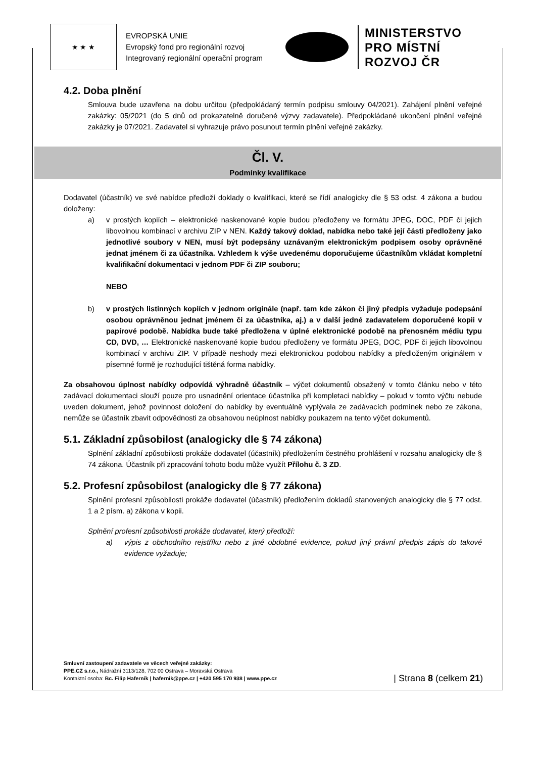★ ★ ★
EVROPSKÁ UNIE
Evropský fond pro regionální rozvoj
Integrovaný regionální operační program
MINISTERSTVO
PRO MÍSTNÍ
ROZVOJ ČR
4.2. Doba plnění
Smlouva bude uzavřena na dobu určitou (předpokládaný termín podpisu smlouvy 04/2021). Zahájení plnění veřejné zakázky: 05/2021 (do 5 dnů od prokazatelně doručené výzvy zadavatele). Předpokládané ukončení plnění veřejné zakázky je 07/2021. Zadavatel si vyhrazuje právo posunout termín plnění veřejné zakázky.
Čl. V.
Podmínky kvalifikace
Dodavatel (účastník) ve své nabídce předloží doklady o kvalifikaci, které se řídí analogicky dle § 53 odst. 4 zákona a budou doloženy:
a) v prostých kopiích – elektronické naskenované kopie budou předloženy ve formátu JPEG, DOC, PDF či jejich libovolnou kombinací v archivu ZIP v NEN. Každý takový doklad, nabídka nebo také její části předloženy jako jednotlivé soubory v NEN, musí být podepsány uznávaným elektronickým podpisem osoby oprávněné jednat jménem či za účastníka. Vzhledem k výše uvedenému doporučujeme účastníkům vkládat kompletní kvalifikační dokumentaci v jednom PDF či ZIP souboru;
NEBO
b) v prostých listinných kopiích v jednom originále (např. tam kde zákon či jiný předpis vyžaduje podepsání osobou oprávněnou jednat jménem či za účastníka, aj.) a v další jedné zadavatelem doporučené kopii v papírové podobě. Nabídka bude také předložena v úplné elektronické podobě na přenosném médiu typu CD, DVD, … Elektronické naskenované kopie budou předloženy ve formátu JPEG, DOC, PDF či jejich libovolnou kombinací v archivu ZIP. V případě neshody mezi elektronickou podobou nabídky a předloženým originálem v písemné formě je rozhodující tištěná forma nabídky.
Za obsahovou úplnost nabídky odpovídá výhradně účastník – výčet dokumentů obsažený v tomto článku nebo v této zadávací dokumentaci slouží pouze pro usnadnění orientace účastníka při kompletaci nabídky – pokud v tomto výčtu nebude uveden dokument, jehož povinnost doložení do nabídky by eventuálně vyplývala ze zadávacích podmínek nebo ze zákona, nemůže se účastník zbavit odpovědnosti za obsahovou neúplnost nabídky poukazem na tento výčet dokumentů.
5.1. Základní způsobilost (analogicky dle § 74 zákona)
Splnění základní způsobilosti prokáže dodavatel (účastník) předložením čestného prohlášení v rozsahu analogicky dle § 74 zákona. Účastník při zpracování tohoto bodu může využít Přílohu č. 3 ZD.
5.2. Profesní způsobilost (analogicky dle § 77 zákona)
Splnění profesní způsobilosti prokáže dodavatel (účastník) předložením dokladů stanovených analogicky dle § 77 odst. 1 a 2 písm. a) zákona v kopii.
Splnění profesní způsobilosti prokáže dodavatel, který předloží:
a) výpis z obchodního rejstříku nebo z jiné obdobné evidence, pokud jiný právní předpis zápis do takové evidence vyžaduje;
Smluvní zastoupení zadavatele ve věcech veřejné zakázky:
PPE.CZ s.r.o., Nádražní 3113/128, 702 00 Ostrava – Moravská Ostrava
Kontaktní osoba: Bc. Filip Haferník | hafernik@ppe.cz | +420 595 170 938 | www.ppe.cz
| Strana 8 (celkem 21)